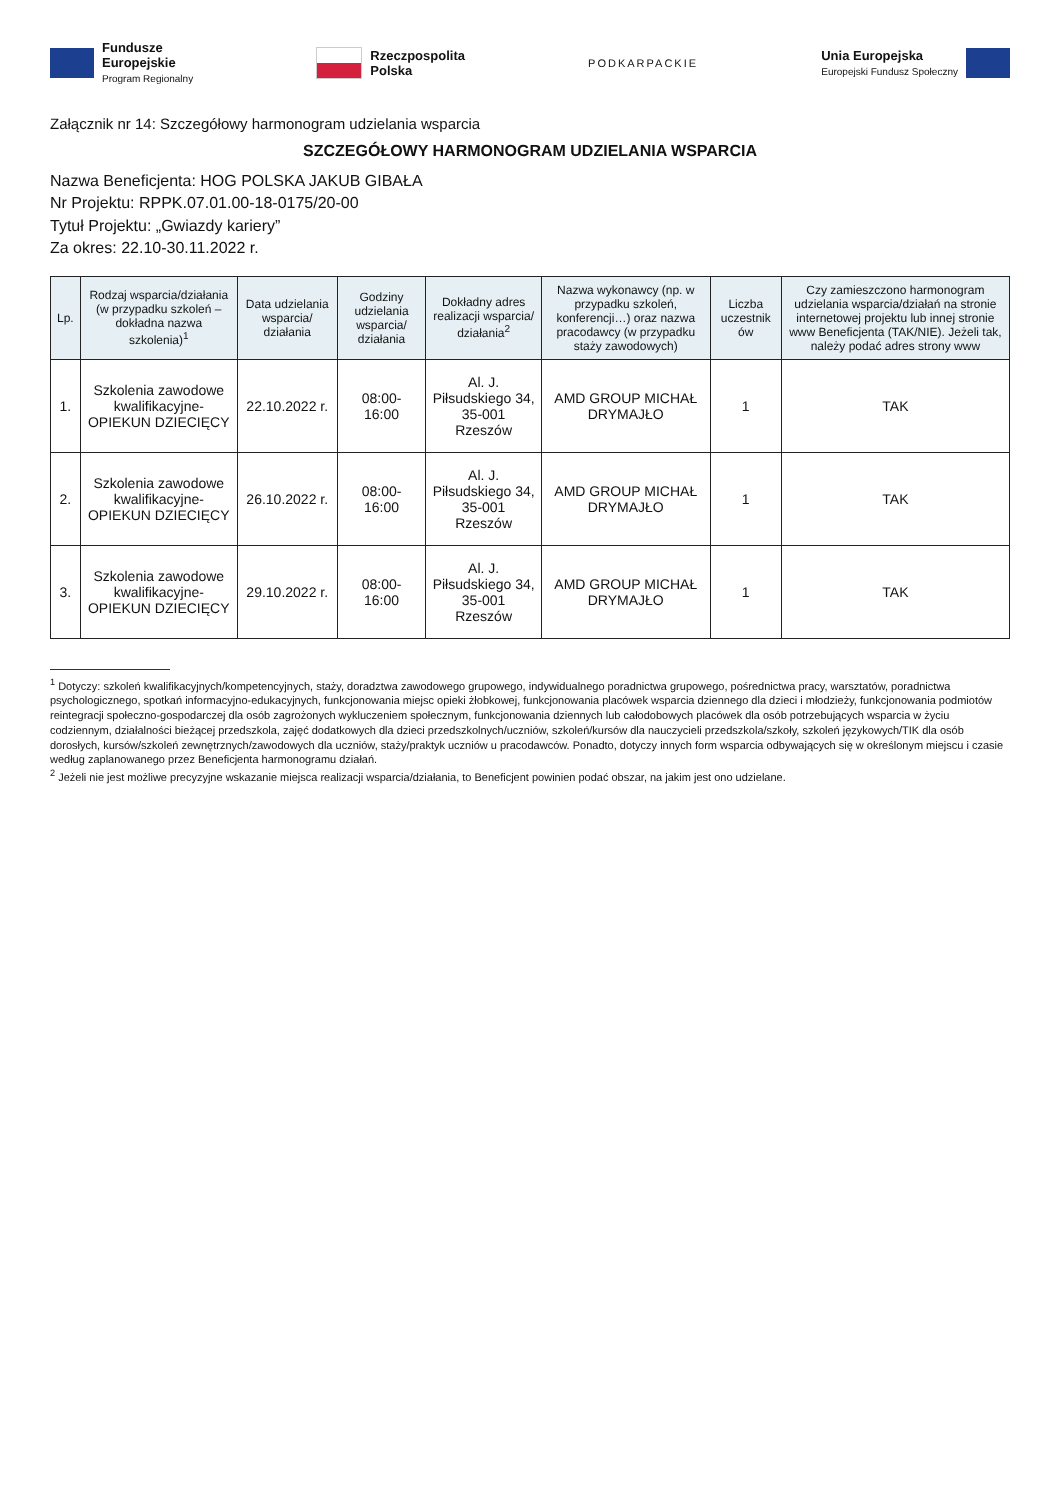Fundusze
Europejskie
Program Regionalny
Rzeczpospolita
Polska
PODKARPACKIE
Unia Europejska
Europejski Fundusz Społeczny
Załącznik nr 14: Szczegółowy harmonogram udzielania wsparcia
SZCZEGÓŁOWY HARMONOGRAM UDZIELANIA WSPARCIA
Nazwa Beneficjenta: HOG POLSKA JAKUB GIBAŁA
Nr Projektu: RPPK.07.01.00-18-0175/20-00
Tytuł Projektu: „Gwiazdy kariery”
Za okres: 22.10-30.11.2022 r.
| Lp. | Rodzaj wsparcia/działania (w przypadku szkoleń – dokładna nazwa szkolenia)<sup>1</sup> | Data udzielania wsparcia/ działania | Godziny udzielania wsparcia/ działania | Dokładny adres realizacji wsparcia/ działania<sup>2</sup> | Nazwa wykonawcy (np. w przypadku szkoleń, konferencji…) oraz nazwa pracodawcy (w przypadku staży zawodowych) | Liczba uczestnik ów | Czy zamieszczono harmonogram udzielania wsparcia/działań na stronie internetowej projektu lub innej stronie www Beneficjenta (TAK/NIE). Jeżeli tak, należy podać adres strony www |
| --- | --- | --- | --- | --- | --- | --- | --- |
| 1. | Szkolenia zawodowe kwalifikacyjne- OPIEKUN DZIECIĘCY | 22.10.2022 r. | 08:00- 16:00 | Al. J. Piłsudskiego 34, 35-001 Rzeszów | AMD GROUP MICHAŁ DRYMAJŁO | 1 | TAK |
| 2. | Szkolenia zawodowe kwalifikacyjne- OPIEKUN DZIECIĘCY | 26.10.2022 r. | 08:00- 16:00 | Al. J. Piłsudskiego 34, 35-001 Rzeszów | AMD GROUP MICHAŁ DRYMAJŁO | 1 | TAK |
| 3. | Szkolenia zawodowe kwalifikacyjne- OPIEKUN DZIECIĘCY | 29.10.2022 r. | 08:00- 16:00 | Al. J. Piłsudskiego 34, 35-001 Rzeszów | AMD GROUP MICHAŁ DRYMAJŁO | 1 | TAK |
<sup>1</sup> Dotyczy: szkoleń kwalifikacyjnych/kompetencyjnych, staży, doradztwa zawodowego grupowego, indywidualnego poradnictwa grupowego, pośrednictwa pracy, warsztatów, poradnictwa psychologicznego, spotkań informacyjno-edukacyjnych, funkcjonowania miejsc opieki żłobkowej, funkcjonowania placówek wsparcia dziennego dla dzieci i młodzieży, funkcjonowania podmiotów reintegracji społeczno-gospodarczej dla osób zagrożonych wykluczeniem społecznym, funkcjonowania dziennych lub całodobowych placówek dla osób potrzebujących wsparcia w życiu codziennym, działalności bieżącej przedszkola, zajęć dodatkowych dla dzieci przedszkolnych/uczniów, szkoleń/kursów dla nauczycieli przedszkola/szkoły, szkoleń językowych/TIK dla osób dorosłych, kursów/szkoleń zewnętrznych/zawodowych dla uczniów, staży/praktyk uczniów u pracodawców. Ponadto, dotyczy innych form wsparcia odbywających się w określonym miejscu i czasie według zaplanowanego przez Beneficjenta harmonogramu działań.
<sup>2</sup> Jeżeli nie jest możliwe precyzyjne wskazanie miejsca realizacji wsparcia/działania, to Beneficjent powinien podać obszar, na jakim jest ono udzielane.